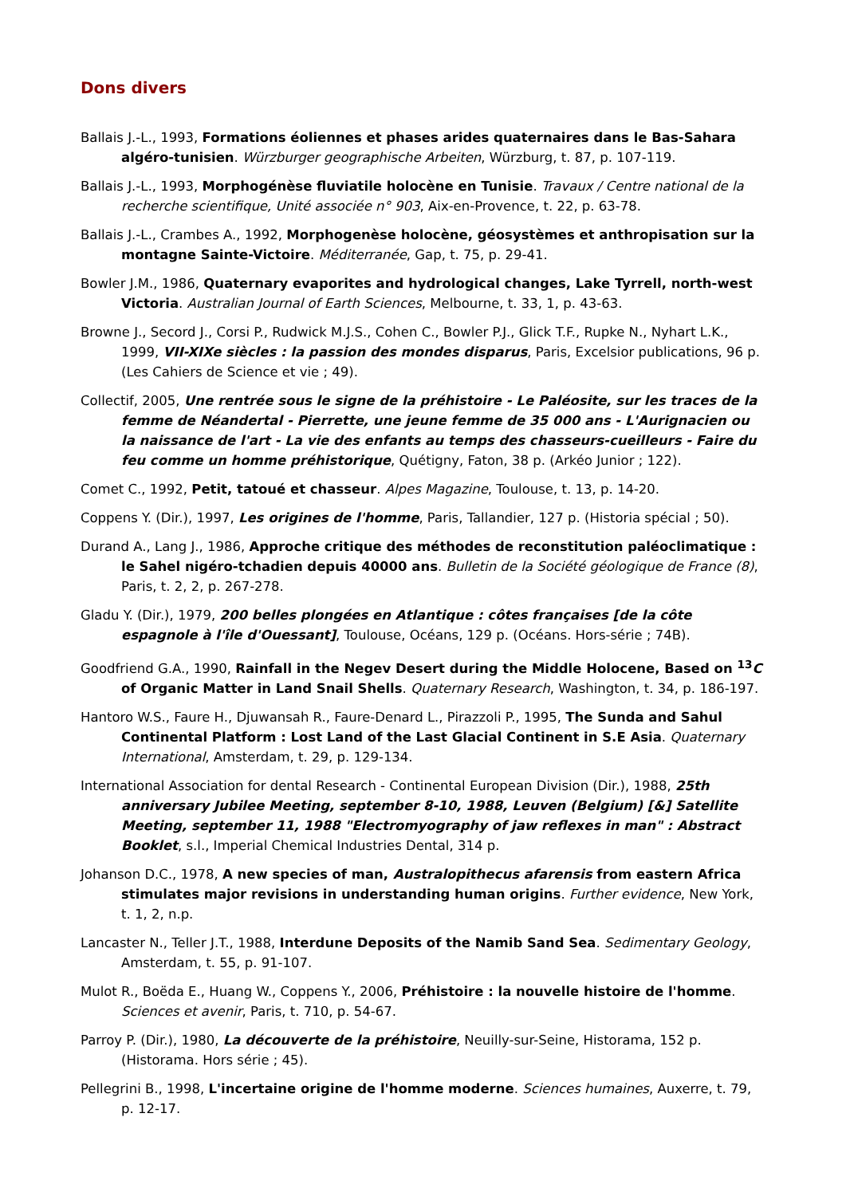Dons divers
Ballais J.-L., 1993, Formations éoliennes et phases arides quaternaires dans le Bas-Sahara algéro-tunisien. Würzburger geographische Arbeiten, Würzburg, t. 87, p. 107-119.
Ballais J.-L., 1993, Morphogénèse fluviatile holocène en Tunisie. Travaux / Centre national de la recherche scientifique, Unité associée n° 903, Aix-en-Provence, t. 22, p. 63-78.
Ballais J.-L., Crambes A., 1992, Morphogenèse holocène, géosystèmes et anthropisation sur la montagne Sainte-Victoire. Méditerranée, Gap, t. 75, p. 29-41.
Bowler J.M., 1986, Quaternary evaporites and hydrological changes, Lake Tyrrell, north-west Victoria. Australian Journal of Earth Sciences, Melbourne, t. 33, 1, p. 43-63.
Browne J., Secord J., Corsi P., Rudwick M.J.S., Cohen C., Bowler P.J., Glick T.F., Rupke N., Nyhart L.K., 1999, VII-XIXe siècles : la passion des mondes disparus, Paris, Excelsior publications, 96 p. (Les Cahiers de Science et vie ; 49).
Collectif, 2005, Une rentrée sous le signe de la préhistoire - Le Paléosite, sur les traces de la femme de Néandertal - Pierrette, une jeune femme de 35 000 ans - L'Aurignacien ou la naissance de l'art - La vie des enfants au temps des chasseurs-cueilleurs - Faire du feu comme un homme préhistorique, Quétigny, Faton, 38 p. (Arkéo Junior ; 122).
Comet C., 1992, Petit, tatoué et chasseur. Alpes Magazine, Toulouse, t. 13, p. 14-20.
Coppens Y. (Dir.), 1997, Les origines de l'homme, Paris, Tallandier, 127 p. (Historia spécial ; 50).
Durand A., Lang J., 1986, Approche critique des méthodes de reconstitution paléoclimatique : le Sahel nigéro-tchadien depuis 40000 ans. Bulletin de la Société géologique de France (8), Paris, t. 2, 2, p. 267-278.
Gladu Y. (Dir.), 1979, 200 belles plongées en Atlantique : côtes françaises [de la côte espagnole à l'île d'Ouessant], Toulouse, Océans, 129 p. (Océans. Hors-série ; 74B).
Goodfriend G.A., 1990, Rainfall in the Negev Desert during the Middle Holocene, Based on <sup>13</sup>C of Organic Matter in Land Snail Shells. Quaternary Research, Washington, t. 34, p. 186-197.
Hantoro W.S., Faure H., Djuwansah R., Faure-Denard L., Pirazzoli P., 1995, The Sunda and Sahul Continental Platform : Lost Land of the Last Glacial Continent in S.E Asia. Quaternary International, Amsterdam, t. 29, p. 129-134.
International Association for dental Research - Continental European Division (Dir.), 1988, 25th anniversary Jubilee Meeting, september 8-10, 1988, Leuven (Belgium) [&] Satellite Meeting, september 11, 1988 "Electromyography of jaw reflexes in man" : Abstract Booklet, s.l., Imperial Chemical Industries Dental, 314 p.
Johanson D.C., 1978, A new species of man, Australopithecus afarensis from eastern Africa stimulates major revisions in understanding human origins. Further evidence, New York, t. 1, 2, n.p.
Lancaster N., Teller J.T., 1988, Interdune Deposits of the Namib Sand Sea. Sedimentary Geology, Amsterdam, t. 55, p. 91-107.
Mulot R., Boëda E., Huang W., Coppens Y., 2006, Préhistoire : la nouvelle histoire de l'homme. Sciences et avenir, Paris, t. 710, p. 54-67.
Parroy P. (Dir.), 1980, La découverte de la préhistoire, Neuilly-sur-Seine, Historama, 152 p. (Historama. Hors série ; 45).
Pellegrini B., 1998, L'incertaine origine de l'homme moderne. Sciences humaines, Auxerre, t. 79, p. 12-17.